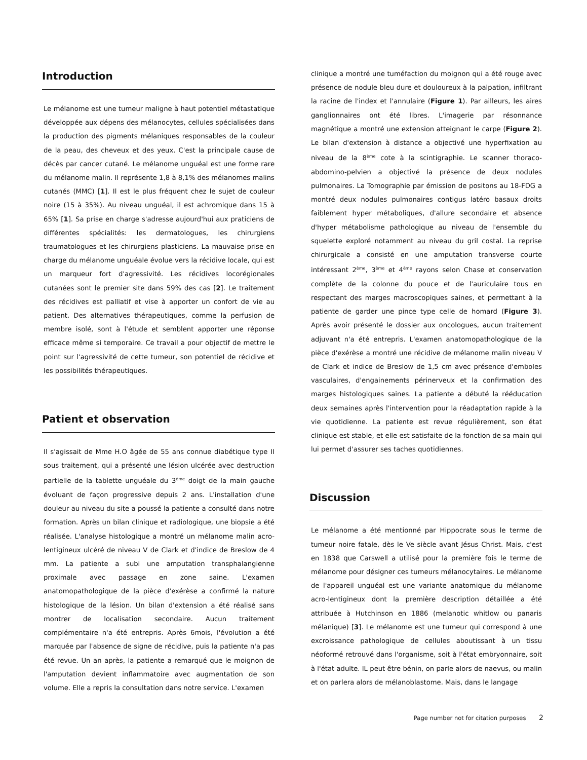Introduction
Le mélanome est une tumeur maligne à haut potentiel métastatique développée aux dépens des mélanocytes, cellules spécialisées dans la production des pigments mélaniques responsables de la couleur de la peau, des cheveux et des yeux. C'est la principale cause de décès par cancer cutané. Le mélanome unguéal est une forme rare du mélanome malin. Il représente 1,8 à 8,1% des mélanomes malins cutanés (MMC) [1]. Il est le plus fréquent chez le sujet de couleur noire (15 à 35%). Au niveau unguéal, il est achromique dans 15 à 65% [1]. Sa prise en charge s'adresse aujourd'hui aux praticiens de différentes spécialités: les dermatologues, les chirurgiens traumatologues et les chirurgiens plasticiens. La mauvaise prise en charge du mélanome unguéale évolue vers la récidive locale, qui est un marqueur fort d'agressivité. Les récidives locorégionales cutanées sont le premier site dans 59% des cas [2]. Le traitement des récidives est palliatif et vise à apporter un confort de vie au patient. Des alternatives thérapeutiques, comme la perfusion de membre isolé, sont à l'étude et semblent apporter une réponse efficace même si temporaire. Ce travail a pour objectif de mettre le point sur l'agressivité de cette tumeur, son potentiel de récidive et les possibilités thérapeutiques.
Patient et observation
Il s'agissait de Mme H.O âgée de 55 ans connue diabétique type II sous traitement, qui a présenté une lésion ulcérée avec destruction partielle de la tablette unguéale du 3<sup>ème</sup> doigt de la main gauche évoluant de façon progressive depuis 2 ans. L'installation d'une douleur au niveau du site a poussé la patiente a consulté dans notre formation. Après un bilan clinique et radiologique, une biopsie a été réalisée. L'analyse histologique a montré un mélanome malin acro-lentigineux ulcéré de niveau V de Clark et d'indice de Breslow de 4 mm. La patiente a subi une amputation transphalangienne proximale avec passage en zone saine. L'examen anatomopathologique de la pièce d'exérèse a confirmé la nature histologique de la lésion. Un bilan d'extension a été réalisé sans montrer de localisation secondaire. Aucun traitement complémentaire n'a été entrepris. Après 6mois, l'évolution a été marquée par l'absence de signe de récidive, puis la patiente n'a pas été revue. Un an après, la patiente a remarqué que le moignon de l'amputation devient inflammatoire avec augmentation de son volume. Elle a repris la consultation dans notre service. L'examen
clinique a montré une tuméfaction du moignon qui a été rouge avec présence de nodule bleu dure et douloureux à la palpation, infiltrant la racine de l'index et l'annulaire (Figure 1). Par ailleurs, les aires ganglionnaires ont été libres. L'imagerie par résonnance magnétique a montré une extension atteignant le carpe (Figure 2). Le bilan d'extension à distance a objectivé une hyperfixation au niveau de la 8<sup>ème</sup> cote à la scintigraphie. Le scanner thoraco-abdomino-pelvien a objectivé la présence de deux nodules pulmonaires. La Tomographie par émission de positons au 18-FDG a montré deux nodules pulmonaires contigus latéro basaux droits faiblement hyper métaboliques, d'allure secondaire et absence d'hyper métabolisme pathologique au niveau de l'ensemble du squelette exploré notamment au niveau du gril costal. La reprise chirurgicale a consisté en une amputation transverse courte intéressant 2<sup>ème</sup>, 3<sup>ème</sup> et 4<sup>ème</sup> rayons selon Chase et conservation complète de la colonne du pouce et de l'auriculaire tous en respectant des marges macroscopiques saines, et permettant à la patiente de garder une pince type celle de homard (Figure 3). Après avoir présenté le dossier aux oncologues, aucun traitement adjuvant n'a été entrepris. L'examen anatomopathologique de la pièce d'exérèse a montré une récidive de mélanome malin niveau V de Clark et indice de Breslow de 1,5 cm avec présence d'emboles vasculaires, d'engainements périnerveux et la confirmation des marges histologiques saines. La patiente a débuté la rééducation deux semaines après l'intervention pour la réadaptation rapide à la vie quotidienne. La patiente est revue régulièrement, son état clinique est stable, et elle est satisfaite de la fonction de sa main qui lui permet d'assurer ses taches quotidiennes.
Discussion
Le mélanome a été mentionné par Hippocrate sous le terme de tumeur noire fatale, dès le Ve siècle avant Jésus Christ. Mais, c'est en 1838 que Carswell a utilisé pour la première fois le terme de mélanome pour désigner ces tumeurs mélanocytaires. Le mélanome de l'appareil unguéal est une variante anatomique du mélanome acro-lentigineux dont la première description détaillée a été attribuée à Hutchinson en 1886 (melanotic whitlow ou panaris mélanique) [3]. Le mélanome est une tumeur qui correspond à une excroissance pathologique de cellules aboutissant à un tissu néoformé retrouvé dans l'organisme, soit à l'état embryonnaire, soit à l'état adulte. IL peut être bénin, on parle alors de naevus, ou malin et on parlera alors de mélanoblastome. Mais, dans le langage
Page number not for citation purposes 2